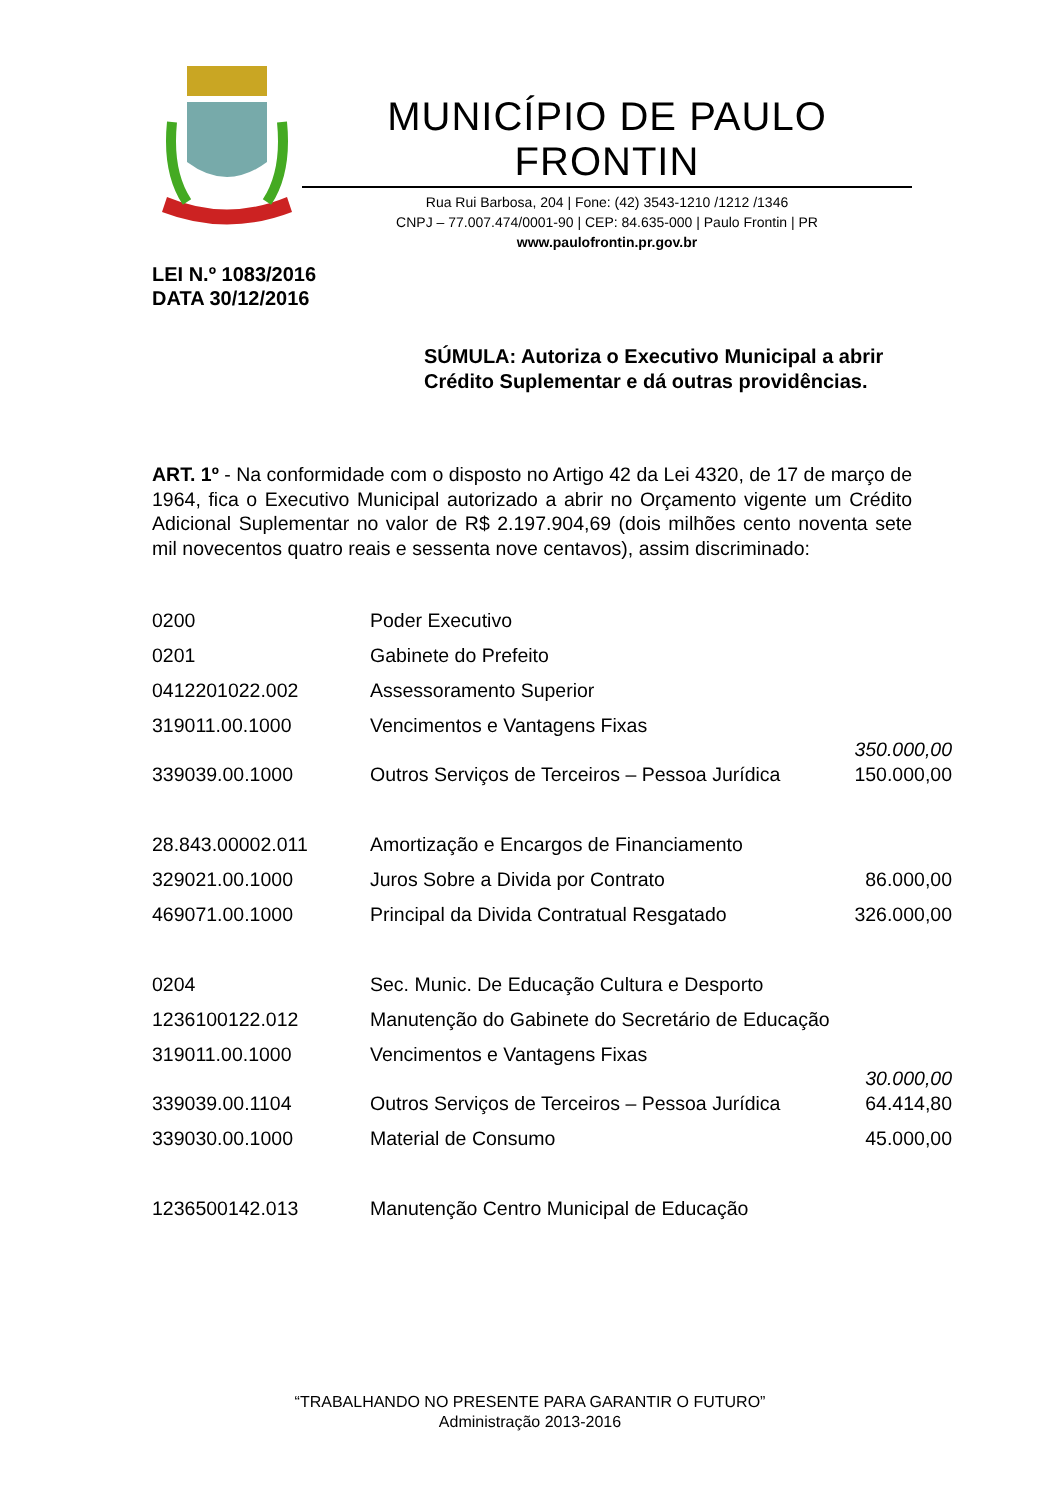MUNICÍPIO DE PAULO FRONTIN
Rua Rui Barbosa, 204 | Fone: (42) 3543-1210 /1212 /1346
CNPJ – 77.007.474/0001-90 | CEP: 84.635-000 | Paulo Frontin | PR
www.paulofrontin.pr.gov.br
LEI N.º 1083/2016
DATA 30/12/2016
SÚMULA: Autoriza o Executivo Municipal a abrir Crédito Suplementar e dá outras providências.
ART. 1º - Na conformidade com o disposto no Artigo 42 da Lei 4320, de 17 de março de 1964, fica o Executivo Municipal autorizado a abrir no Orçamento vigente um Crédito Adicional Suplementar no valor de R$ 2.197.904,69 (dois milhões cento noventa sete mil novecentos quatro reais e sessenta nove centavos), assim discriminado:
| 0200 | Poder Executivo | |
| 0201 | Gabinete do Prefeito | |
| 0412201022.002 | Assessoramento Superior | |
| 319011.00.1000 | Vencimentos e Vantagens Fixas | 350.000,00 |
| 339039.00.1000 | Outros Serviços de Terceiros – Pessoa Jurídica | 150.000,00 |
| 28.843.00002.011 | Amortização e Encargos de Financiamento | |
| 329021.00.1000 | Juros Sobre a Divida por Contrato | 86.000,00 |
| 469071.00.1000 | Principal da Divida Contratual Resgatado | 326.000,00 |
| 0204 | Sec. Munic. De Educação Cultura e Desporto | |
| 1236100122.012 | Manutenção do Gabinete do Secretário de Educação | |
| 319011.00.1000 | Vencimentos e Vantagens Fixas | 30.000,00 |
| 339039.00.1104 | Outros Serviços de Terceiros – Pessoa Jurídica | 64.414,80 |
| 339030.00.1000 | Material de Consumo | 45.000,00 |
| 1236500142.013 | Manutenção Centro Municipal de Educação | |
“TRABALHANDO NO PRESENTE PARA GARANTIR O FUTURO”
Administração 2013-2016